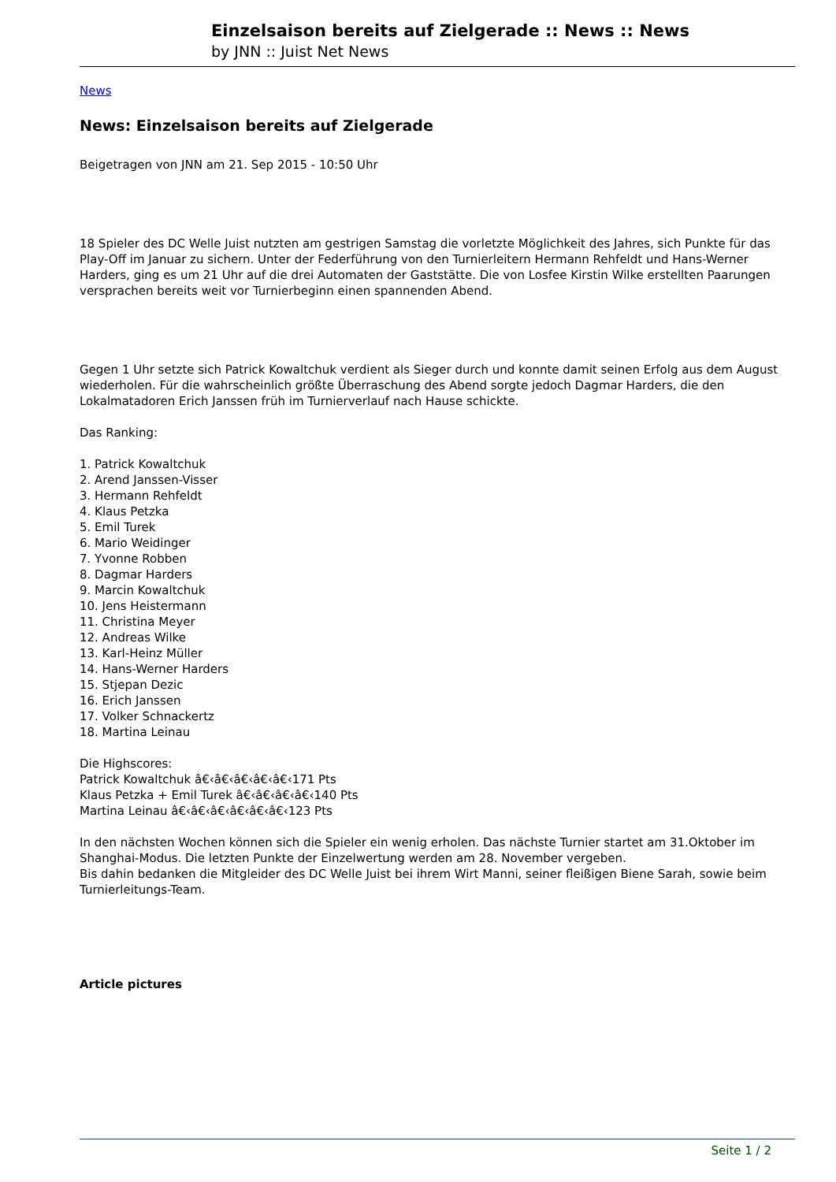Einzelsaison bereits auf Zielgerade :: News :: News
by JNN :: Juist Net News
News
News: Einzelsaison bereits auf Zielgerade
Beigetragen von JNN am 21. Sep 2015 - 10:50 Uhr
18 Spieler des DC Welle Juist nutzten am gestrigen Samstag die vorletzte Möglichkeit des Jahres, sich Punkte für das Play-Off im Januar zu sichern. Unter der Federführung von den Turnierleitern Hermann Rehfeldt und Hans-Werner Harders, ging es um 21 Uhr auf die drei Automaten der Gaststätte. Die von Losfee Kirstin Wilke erstellten Paarungen versprachen bereits weit vor Turnierbeginn einen spannenden Abend.
Gegen 1 Uhr setzte sich Patrick Kowaltchuk verdient als Sieger durch und konnte damit seinen Erfolg aus dem August wiederholen. Für die wahrscheinlich größte Überraschung des Abend sorgte jedoch Dagmar Harders, die den Lokalmatadoren Erich Janssen früh im Turnierverlauf nach Hause schickte.
Das Ranking:
1. Patrick Kowaltchuk
2. Arend Janssen-Visser
3. Hermann Rehfeldt
4. Klaus Petzka
5. Emil Turek
6. Mario Weidinger
7. Yvonne Robben
8. Dagmar Harders
9. Marcin Kowaltchuk
10. Jens Heistermann
11. Christina Meyer
12. Andreas Wilke
13. Karl-Heinz Müller
14. Hans-Werner Harders
15. Stjepan Dezic
16. Erich Janssen
17. Volker Schnackertz
18. Martina Leinau
Die Highscores:
Patrick Kowaltchuk â€‹â€‹â€‹â€‹â€‹171 Pts
Klaus Petzka + Emil Turek â€‹â€‹â€‹â€‹140 Pts
Martina Leinau â€‹â€‹â€‹â€‹â€‹â€‹123 Pts
In den nächsten Wochen können sich die Spieler ein wenig erholen. Das nächste Turnier startet am 31.Oktober im Shanghai-Modus. Die letzten Punkte der Einzelwertung werden am 28. November vergeben.
Bis dahin bedanken die Mitgleider des DC Welle Juist bei ihrem Wirt Manni, seiner fleißigen Biene Sarah, sowie beim Turnierleitungs-Team.
Article pictures
Seite 1 / 2